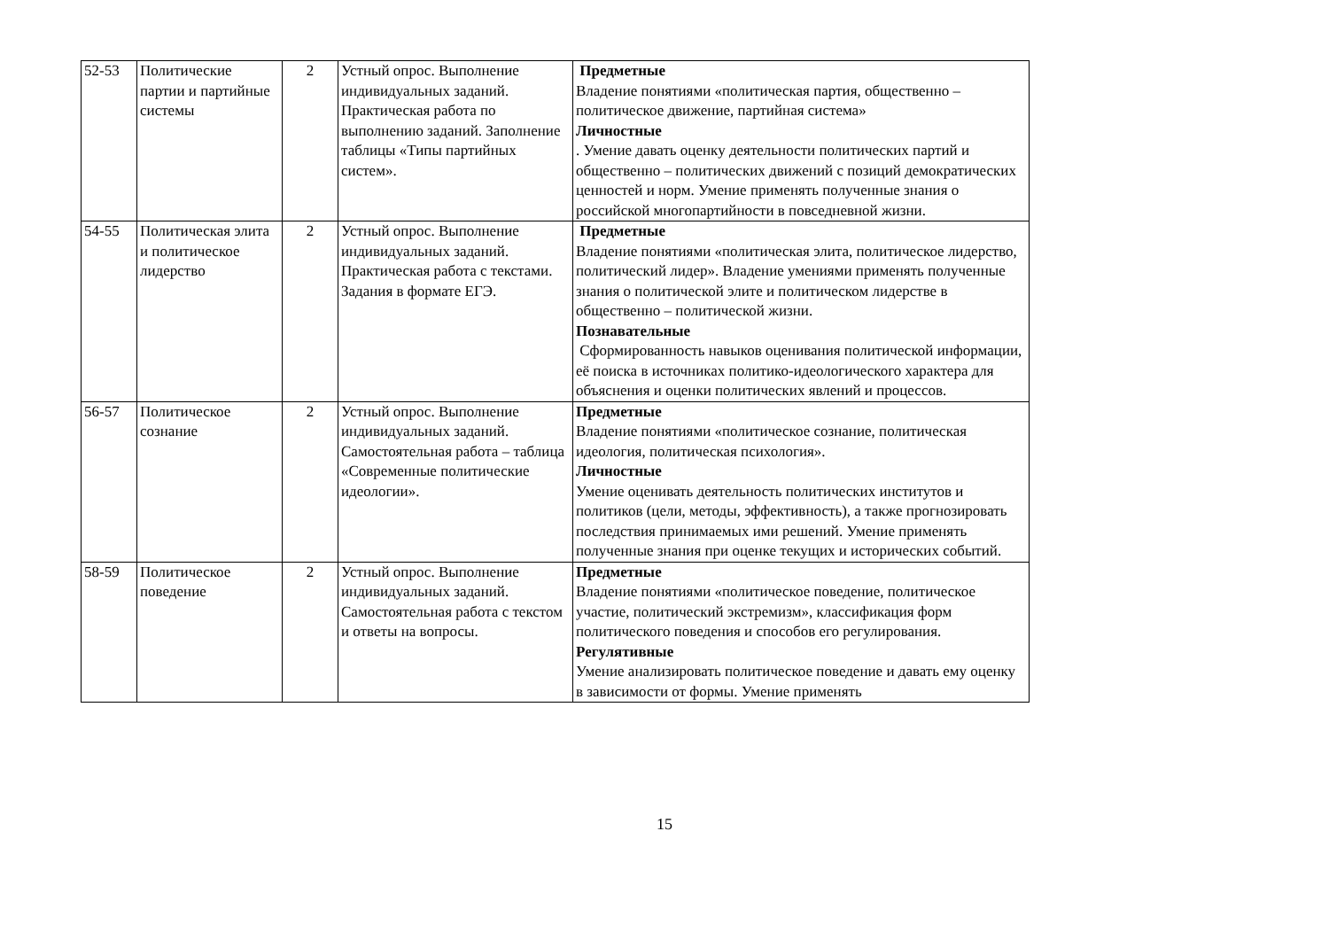| 52-53 | Политические партии и партийные системы | 2 | Устный опрос. Выполнение индивидуальных заданий. Практическая работа по выполнению заданий. Заполнение таблицы «Типы партийных систем». | Предметные Владение понятиями «политическая партия, общественно – политическое движение, партийная система» Личностные . Умение давать оценку деятельности политических партий и общественно – политических движений с позиций демократических ценностей и норм. Умение применять полученные знания о российской многопартийности в повседневной жизни. |
| 54-55 | Политическая элита и политическое лидерство | 2 | Устный опрос. Выполнение индивидуальных заданий. Практическая работа с текстами. Задания в формате ЕГЭ. | Предметные Владение понятиями «политическая элита, политическое лидерство, политический лидер». Владение умениями применять полученные знания о политической элите и политическом лидерстве в общественно – политической жизни. Познавательные Сформированность навыков оценивания политической информации, её поиска в источниках политико-идеологического характера для объяснения и оценки политических явлений и процессов. |
| 56-57 | Политическое сознание | 2 | Устный опрос. Выполнение индивидуальных заданий. Самостоятельная работа – таблица «Современные политические идеологии». | Предметные Владение понятиями «политическое сознание, политическая идеология, политическая психология». Личностные Умение оценивать деятельность политических институтов и политиков (цели, методы, эффективность), а также прогнозировать последствия принимаемых ими решений. Умение применять полученные знания при оценке текущих и исторических событий. |
| 58-59 | Политическое поведение | 2 | Устный опрос. Выполнение индивидуальных заданий. Самостоятельная работа с текстом и ответы на вопросы. | Предметные Владение понятиями «политическое поведение, политическое участие, политический экстремизм», классификация форм политического поведения и способов его регулирования. Регулятивные Умение анализировать политическое поведение и давать ему оценку в зависимости от формы. Умение применять |
15